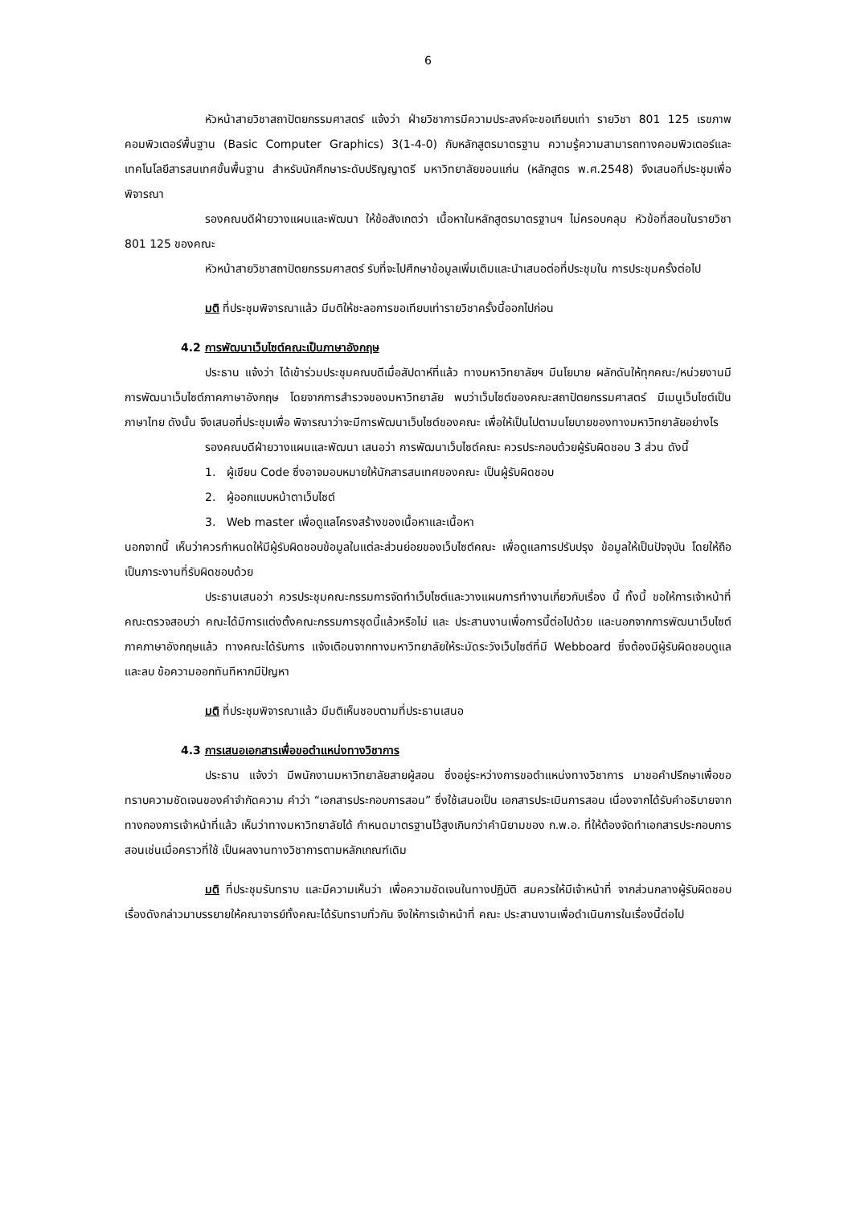6
หัวหน้าสายวิชาสถาปัตยกรรมศาสตร์ แจ้งว่า ฝ่ายวิชาการมีความประสงค์จะขอเทียบเท่า รายวิชา 801 125 เรขภาพคอมพิวเตอร์พื้นฐาน (Basic Computer Graphics) 3(1-4-0) กับหลักสูตรมาตรฐาน ความรู้ความสามารถทางคอมพิวเตอร์และเทคโนโลยีสารสนเทศขั้นพื้นฐาน สำหรับนักศึกษาระดับปริญญาตรี มหาวิทยาลัยขอนแก่น (หลักสูตร พ.ศ.2548) จึงเสนอที่ประชุมเพื่อพิจารณา
รองคณบดีฝ่ายวางแผนและพัฒนา ให้ข้อสังเกตว่า เนื้อหาในหลักสูตรมาตรฐานฯ ไม่ครอบคลุม หัวข้อที่สอนในรายวิชา 801 125 ของคณะ
หัวหน้าสายวิชาสถาปัตยกรรมศาสตร์ รับที่จะไปศึกษาข้อมูลเพิ่มเติมและนำเสนอต่อที่ประชุมใน การประชุมครั้งต่อไป
มติ ที่ประชุมพิจารณาแล้ว มีมติให้ชะลอการขอเทียบเท่ารายวิชาครั้งนี้ออกไปก่อน
4.2 การพัฒนาเว็บไซต์คณะเป็นภาษาอังกฤษ
ประธาน แจ้งว่า ได้เข้าร่วมประชุมคณบดีเมื่อสัปดาห์ที่แล้ว ทางมหาวิทยาลัยฯ มีนโยบาย ผลักดันให้ทุกคณะ/หน่วยงานมีการพัฒนาเว็บไซต์ภาคภาษาอังกฤษ โดยจากการสำรวจของมหาวิทยาลัย พบว่าเว็บไซต์ของคณะสถาปัตยกรรมศาสตร์ มีเมนูเว็บไซต์เป็นภาษาไทย ดังนั้น จึงเสนอที่ประชุมเพื่อ พิจารณาว่าจะมีการพัฒนาเว็บไซต์ของคณะ เพื่อให้เป็นไปตามนโยบายของทางมหาวิทยาลัยอย่างไร
รองคณบดีฝ่ายวางแผนและพัฒนา เสนอว่า การพัฒนาเว็บไซต์คณะ ควรประกอบด้วยผู้รับผิดชอบ 3 ส่วน ดังนี้
1. ผู้เขียน Code ซึ่งอาจมอบหมายให้นักสารสนเทศของคณะ เป็นผู้รับผิดชอบ
2. ผู้ออกแบบหน้าตาเว็บไซต์
3. Web master เพื่อดูแลโครงสร้างของเนื้อหาและเนื้อหา
นอกจากนี้ เห็นว่าควรกำหนดให้มีผู้รับผิดชอบข้อมูลในแต่ละส่วนย่อยของเว็บไซต์คณะ เพื่อดูแลการปรับปรุง ข้อมูลให้เป็นปัจจุบัน โดยให้ถือเป็นภาระงานที่รับผิดชอบด้วย
ประธานเสนอว่า ควรประชุมคณะกรรมการจัดทำเว็บไซต์และวางแผนการทำงานเกี่ยวกับเรื่อง นี้ ทั้งนี้ ขอให้การเจ้าหน้าที่คณะตรวจสอบว่า คณะได้มีการแต่งตั้งคณะกรรมการชุดนี้แล้วหรือไม่ และ ประสานงานเพื่อการนี้ต่อไปด้วย และนอกจากการพัฒนาเว็บไซต์ภาคภาษาอังกฤษแล้ว ทางคณะได้รับการ แจ้งเตือนจากทางมหาวิทยาลัยให้ระมัดระวังเว็บไซต์ที่มี Webboard ซึ่งต้องมีผู้รับผิดชอบดูแล และลบ ข้อความออกทันทีหากมีปัญหา
มติ ที่ประชุมพิจารณาแล้ว มีมติเห็นชอบตามที่ประธานเสนอ
4.3 การเสนอเอกสารเพื่อขอตำแหน่งทางวิชาการ
ประธาน แจ้งว่า มีพนักงานมหาวิทยาลัยสายผู้สอน ซึ่งอยู่ระหว่างการขอตำแหน่งทางวิชาการ มาขอคำปรึกษาเพื่อขอทราบความชัดเจนของคำจำกัดความ คำว่า “เอกสารประกอบการสอน” ซึ่งใช้เสนอเป็น เอกสารประเมินการสอน เนื่องจากได้รับคำอธิบายจากทางกองการเจ้าหน้าที่แล้ว เห็นว่าทางมหาวิทยาลัยได้ กำหนดมาตรฐานไว้สูงเกินกว่าคำนิยามของ ก.พ.อ. ที่ให้ต้องจัดทำเอกสารประกอบการสอนเช่นเมื่อคราวที่ใช้ เป็นผลงานทางวิชาการตามหลักเกณฑ์เดิม
มติ ที่ประชุมรับทราบ และมีความเห็นว่า เพื่อความชัดเจนในทางปฏิบัติ สมควรให้มีเจ้าหน้าที่ จากส่วนกลางผู้รับผิดชอบเรื่องดังกล่าวมาบรรยายให้คณาจารย์ทั้งคณะได้รับทราบทั่วกัน จึงให้การเจ้าหน้าที่ คณะ ประสานงานเพื่อดำเนินการในเรื่องนี้ต่อไป